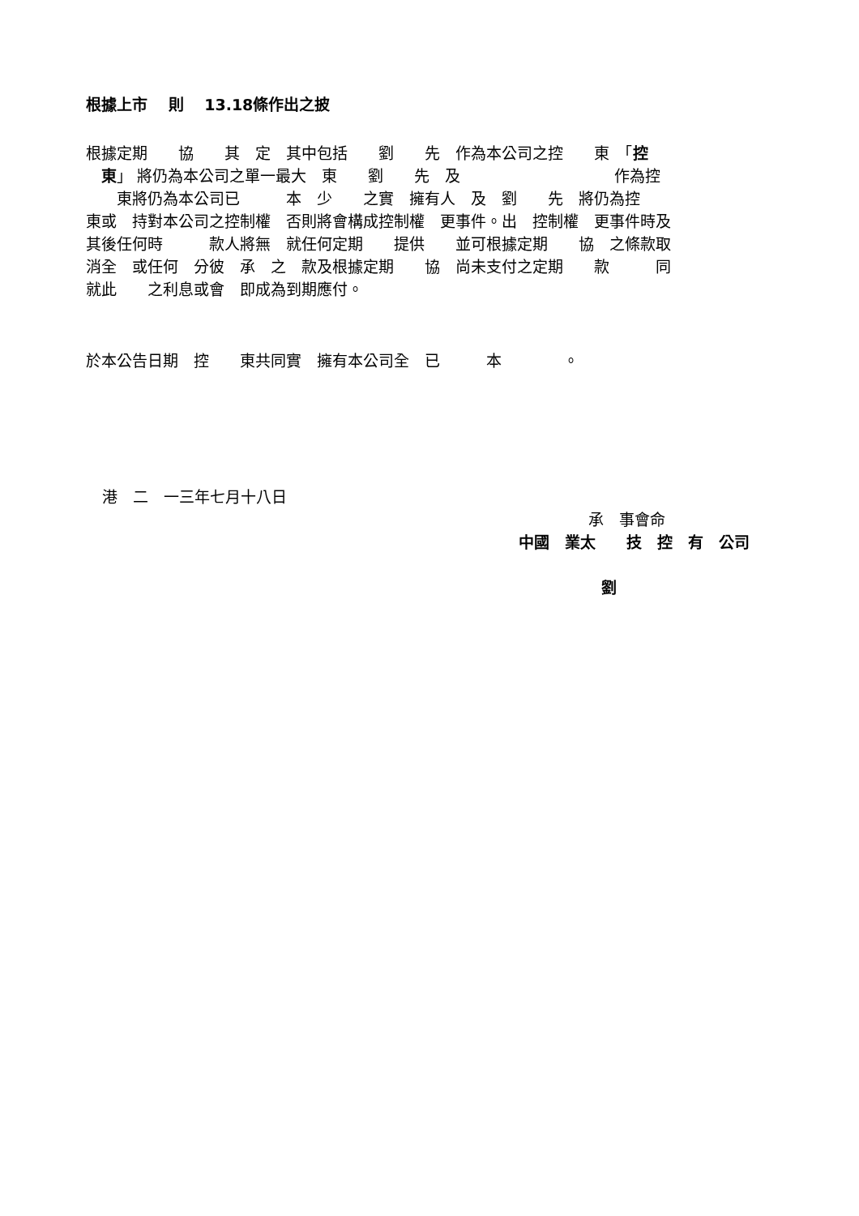根據上市　 則　 13.18條作出之披
根據定期　　協　　其　定　其中包括　　劉　　先　作為本公司之控　　東　「控 　東」 將仍為本公司之單一最大　東　　劉　　先　及　　　　　　　　　　作為控 　　東將仍為本公司已　　　本　少　　之實　擁有人　及　劉　　先　將仍為控 東或　持對本公司之控制權　否則將會構成控制權　更事件。出　控制權　更事件時及 其後任何時　　　款人將無　就任何定期　　提供　　並可根據定期　　協　之條款取 消全　或任何　分彼　承　之　款及根據定期　　協　尚未支付之定期　　款　　　同 就此　　之利息或會　即成為到期應付。
於本公告日期　控　　東共同實　擁有本公司全　已　　　本　　　　。
港　二　一三年七月十八日
承　事會命
中國　業太　　技　控　有　公司
劉